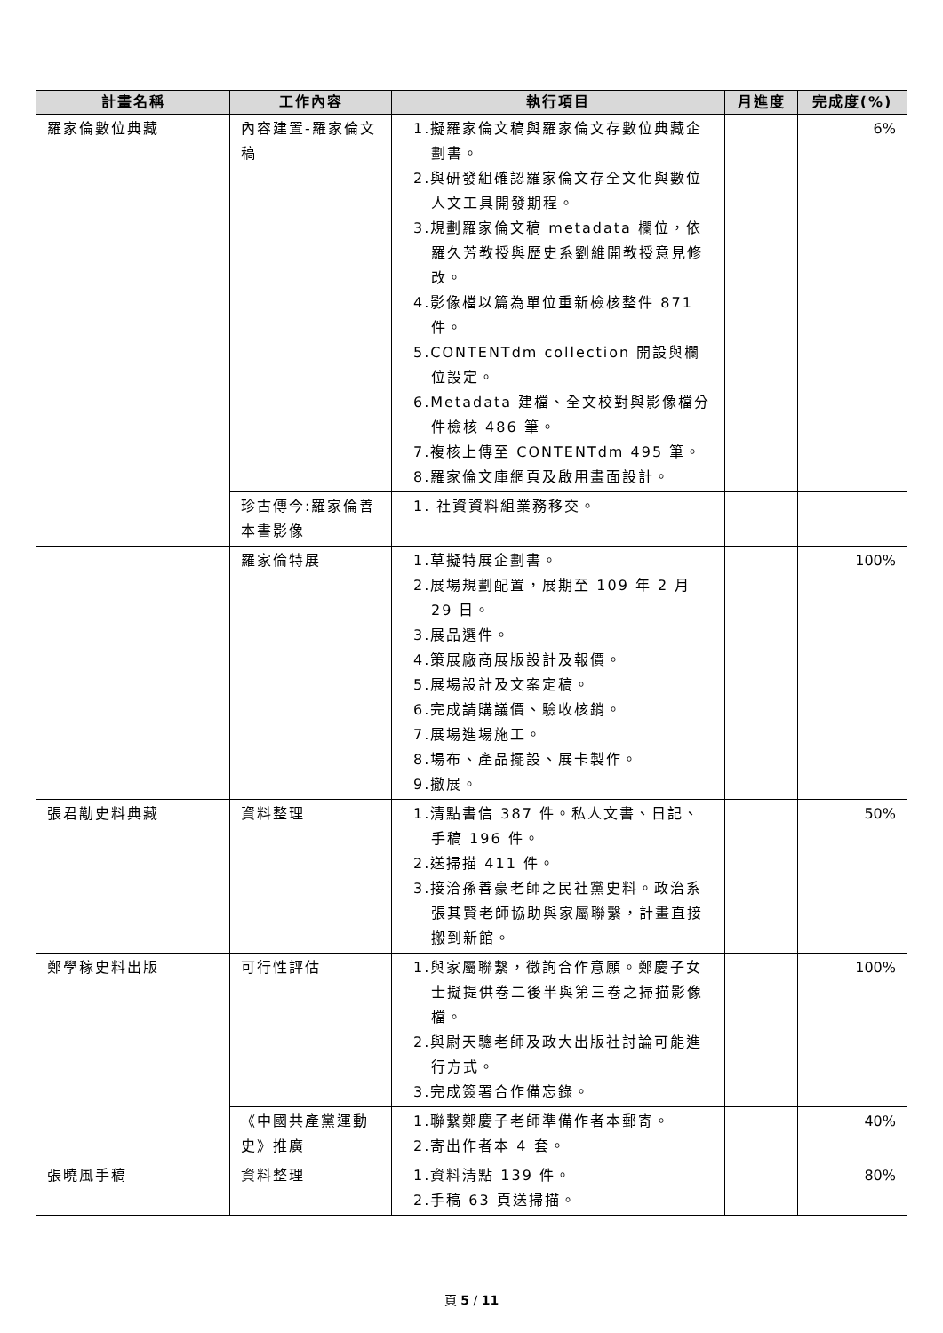| 計畫名稱 | 工作內容 | 執行項目 | 月進度 | 完成度(%) |
| --- | --- | --- | --- | --- |
| 羅家倫數位典藏 | 內容建置-羅家倫文稿 | 1.擬羅家倫文稿與羅家倫文存數位典藏企劃書。 2.與研發組確認羅家倫文存全文化與數位人文工具開發期程。 3.規劃羅家倫文稿 metadata 欄位，依羅久芳教授與歷史系劉維開教授意見修改。 4.影像檔以篇為單位重新檢核整件 871 件。 5.CONTENTdm collection 開設與欄位設定。 6.Metadata 建檔、全文校對與影像檔分件檢核 486 筆。 7.複核上傳至 CONTENTdm 495 筆。 8.羅家倫文庫網頁及啟用畫面設計。 | | 6% |
| | 珍古傳今:羅家倫善本書影像 | 1. 社資資料組業務移交。 | | |
| | 羅家倫特展 | 1.草擬特展企劃書。 2.展場規劃配置，展期至 109 年 2 月 29 日。 3.展品選件。 4.策展廠商展版設計及報價。 5.展場設計及文案定稿。 6.完成請購議價、驗收核銷。 7.展場進場施工。 8.場布、產品擺設、展卡製作。 9.撤展。 | | 100% |
| 張君勱史料典藏 | 資料整理 | 1.清點書信 387 件。私人文書、日記、手稿 196 件。 2.送掃描 411 件。 3.接洽孫善豪老師之民社黨史料。政治系張其賢老師協助與家屬聯繫，計畫直接搬到新館。 | | 50% |
| 鄭學稼史料出版 | 可行性評估 | 1.與家屬聯繫，徵詢合作意願。鄭慶子女士擬提供卷二後半與第三卷之掃描影像檔。 2.與尉天驄老師及政大出版社討論可能進行方式。 3.完成簽署合作備忘錄。 | | 100% |
| | 《中國共產黨運動史》推廣 | 1.聯繫鄭慶子老師準備作者本郵寄。 2.寄出作者本 4 套。 | | 40% |
| 張曉風手稿 | 資料整理 | 1.資料清點 139 件。 2.手稿 63 頁送掃描。 | | 80% |
頁 5 / 11